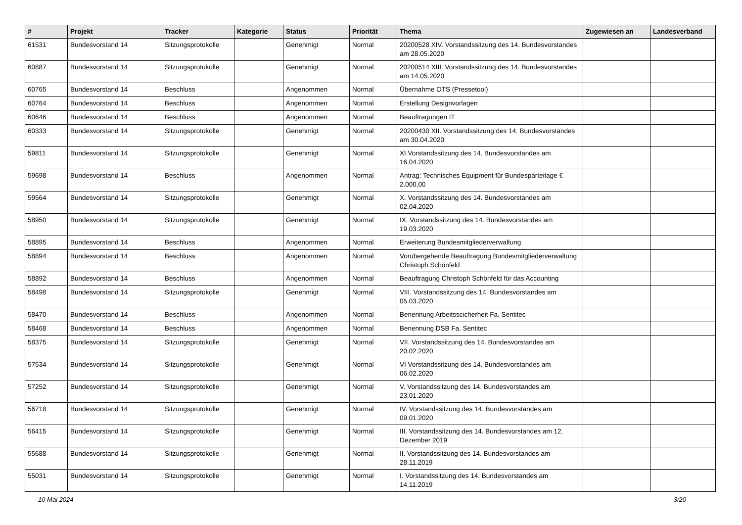| # | Projekt | Tracker | Kategorie | Status | Priorität | Thema | Zugewiesen an | Landesverband |
| --- | --- | --- | --- | --- | --- | --- | --- | --- |
| 61531 | Bundesvorstand 14 | Sitzungsprotokolle | | Genehmigt | Normal | 20200528 XIV. Vorstandssitzung des 14. Bundesvorstandes am 28.05.2020 | | |
| 60887 | Bundesvorstand 14 | Sitzungsprotokolle | | Genehmigt | Normal | 20200514 XIII. Vorstandssitzung des 14. Bundesvorstandes am 14.05.2020 | | |
| 60765 | Bundesvorstand 14 | Beschluss | | Angenommen | Normal | Übernahme OTS (Pressetool) | | |
| 60764 | Bundesvorstand 14 | Beschluss | | Angenommen | Normal | Erstellung Designvorlagen | | |
| 60646 | Bundesvorstand 14 | Beschluss | | Angenommen | Normal | Beauftragungen IT | | |
| 60333 | Bundesvorstand 14 | Sitzungsprotokolle | | Genehmigt | Normal | 20200430 XII. Vorstandssitzung des 14. Bundesvorstandes am 30.04.2020 | | |
| 59811 | Bundesvorstand 14 | Sitzungsprotokolle | | Genehmigt | Normal | XI.Vorstandssitzung des 14. Bundesvorstandes am 16.04.2020 | | |
| 59698 | Bundesvorstand 14 | Beschluss | | Angenommen | Normal | Antrag: Technisches Equipment für Bundesparteitage € 2.000,00 | | |
| 59564 | Bundesvorstand 14 | Sitzungsprotokolle | | Genehmigt | Normal | X. Vorstandssitzung des 14. Bundesvorstandes am 02.04.2020 | | |
| 58950 | Bundesvorstand 14 | Sitzungsprotokolle | | Genehmigt | Normal | IX. Vorstandssitzung des 14. Bundesvorstandes am 19.03.2020 | | |
| 58895 | Bundesvorstand 14 | Beschluss | | Angenommen | Normal | Erweiterung Bundesmitgliederverwaltung | | |
| 58894 | Bundesvorstand 14 | Beschluss | | Angenommen | Normal | Vorübergehende Beauftragung Bundesmitgliederverwaltung Christoph Schönfeld | | |
| 58892 | Bundesvorstand 14 | Beschluss | | Angenommen | Normal | Beauftragung Christoph Schönfeld für das Accounting | | |
| 58498 | Bundesvorstand 14 | Sitzungsprotokolle | | Genehmigt | Normal | VIII. Vorstandssitzung des 14. Bundesvorstandes am 05.03.2020 | | |
| 58470 | Bundesvorstand 14 | Beschluss | | Angenommen | Normal | Benennung Arbeitsscicherheit Fa. Sentitec | | |
| 58468 | Bundesvorstand 14 | Beschluss | | Angenommen | Normal | Benennung DSB Fa. Sentitec | | |
| 58375 | Bundesvorstand 14 | Sitzungsprotokolle | | Genehmigt | Normal | VII. Vorstandssitzung des 14. Bundesvorstandes am 20.02.2020 | | |
| 57534 | Bundesvorstand 14 | Sitzungsprotokolle | | Genehmigt | Normal | VI Vorstandssitzung des 14. Bundesvorstandes am 06.02.2020 | | |
| 57252 | Bundesvorstand 14 | Sitzungsprotokolle | | Genehmigt | Normal | V. Vorstandssitzung des 14. Bundesvorstandes am 23.01.2020 | | |
| 56718 | Bundesvorstand 14 | Sitzungsprotokolle | | Genehmigt | Normal | IV. Vorstandssitzung des 14. Bundesvorstandes am 09.01.2020 | | |
| 56415 | Bundesvorstand 14 | Sitzungsprotokolle | | Genehmigt | Normal | III. Vorstandssitzung des 14. Bundesvorstandes am 12. Dezember 2019 | | |
| 55688 | Bundesvorstand 14 | Sitzungsprotokolle | | Genehmigt | Normal | II. Vorstandssitzung des 14. Bundesvorstandes am 28.11.2019 | | |
| 55031 | Bundesvorstand 14 | Sitzungsprotokolle | | Genehmigt | Normal | I. Vorstandssitzung des 14. Bundesvorstandes am 14.11.2019 | | |
10 Mai 2024 3/20